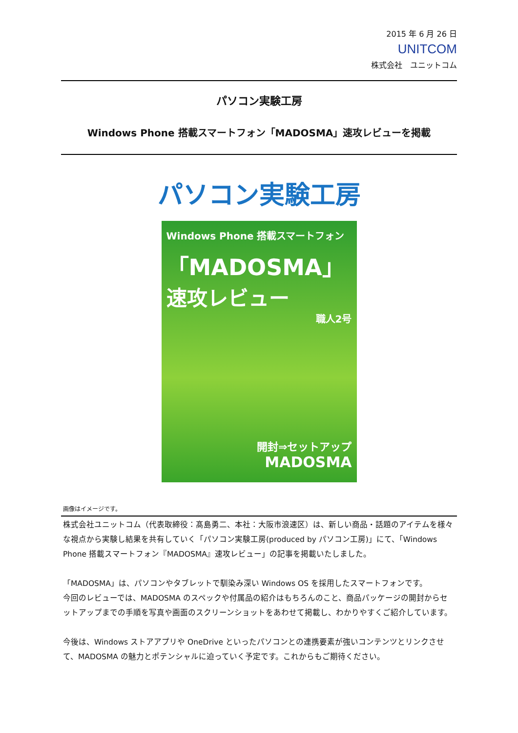2015 年 6 月 26 日
UNITCOM
株式会社　ユニットコム
パソコン実験工房
Windows Phone 搭載スマートフォン「MADOSMA」速攻レビューを掲載
パソコン実験工房
Windows Phone 搭載スマートフォン
「MADOSMA」
速攻レビュー
職人2号
開封⇒セットアップ
MADOSMA
画像はイメージです。
株式会社ユニットコム（代表取締役：髙島勇二、本社：大阪市浪速区）は、新しい商品・話題のアイテムを様々な視点から実験し結果を共有していく「パソコン実験工房(produced by パソコン工房)」にて、「Windows Phone 搭載スマートフォン『MADOSMA』速攻レビュー」の記事を掲載いたしました。
「MADOSMA」は、パソコンやタブレットで馴染み深い Windows OS を採用したスマートフォンです。
今回のレビューでは、MADOSMA のスペックや付属品の紹介はもちろんのこと、商品パッケージの開封からセットアップまでの手順を写真や画面のスクリーンショットをあわせて掲載し、わかりやすくご紹介しています。
今後は、Windows ストアアプリや OneDrive といったパソコンとの連携要素が強いコンテンツとリンクさせて、MADOSMA の魅力とポテンシャルに迫っていく予定です。これからもご期待ください。